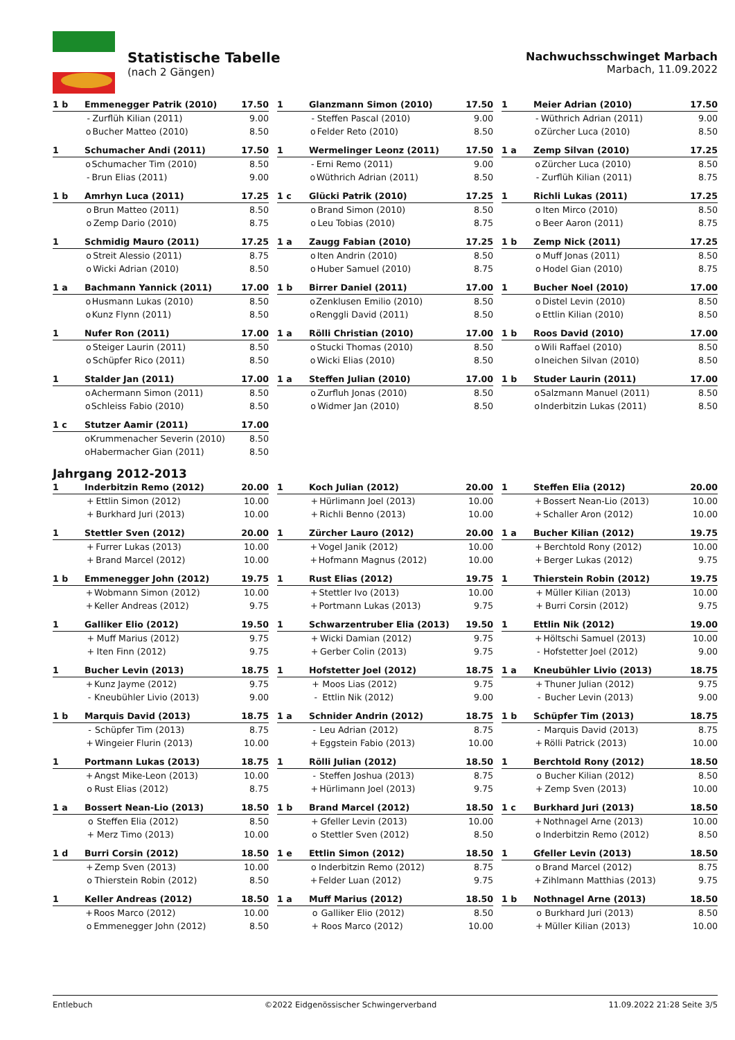Statistische Tabelle
(nach 2 Gängen)
Nachwuchsschwinget Marbach
Marbach, 11.09.2022
| 1 b | Emmenegger Patrik (2010) | | 17.50 |
| | - | Zurflüh Kilian (2011) | 9.00 |
| | o | Bucher Matteo (2010) | 8.50 |
| 1 | Glanzmann Simon (2010) | | 17.50 |
| | - | Steffen Pascal (2010) | 9.00 |
| | o | Felder Reto (2010) | 8.50 |
| 1 | Meier Adrian (2010) | | 17.50 |
| | - | Wüthrich Adrian (2011) | 9.00 |
| | o | Zürcher Luca (2010) | 8.50 |
| 1 | Schumacher Andi (2011) | | 17.50 |
| | o | Schumacher Tim (2010) | 8.50 |
| | - | Brun Elias (2011) | 9.00 |
| 1 | Wermelinger Leonz (2011) | | 17.50 |
| | - | Erni Remo (2011) | 9.00 |
| | o | Wüthrich Adrian (2011) | 8.50 |
| 1 a | Zemp Silvan (2010) | | 17.25 |
| | o | Zürcher Luca (2010) | 8.50 |
| | - | Zurflüh Kilian (2011) | 8.75 |
| 1 b | Amrhyn Luca (2011) | | 17.25 |
| | o | Brun Matteo (2011) | 8.50 |
| | o | Zemp Dario (2010) | 8.75 |
| 1 c | Glücki Patrik (2010) | | 17.25 |
| | o | Brand Simon (2010) | 8.50 |
| | o | Leu Tobias (2010) | 8.75 |
| 1 | Richli Lukas (2011) | | 17.25 |
| | o | Iten Mirco (2010) | 8.50 |
| | o | Beer Aaron (2011) | 8.75 |
| 1 | Schmidig Mauro (2011) | | 17.25 |
| | o | Streit Alessio (2011) | 8.75 |
| | o | Wicki Adrian (2010) | 8.50 |
| 1 a | Zaugg Fabian (2010) | | 17.25 |
| | o | Iten Andrin (2010) | 8.50 |
| | o | Huber Samuel (2010) | 8.75 |
| 1 b | Zemp Nick (2011) | | 17.25 |
| | o | Muff Jonas (2011) | 8.50 |
| | o | Hodel Gian (2010) | 8.75 |
| 1 a | Bachmann Yannick (2011) | | 17.00 |
| | o | Husmann Lukas (2010) | 8.50 |
| | o | Kunz Flynn (2011) | 8.50 |
| 1 b | Birrer Daniel (2011) | | 17.00 |
| | o | Zenklusen Emilio (2010) | 8.50 |
| | o | Renggli David (2011) | 8.50 |
| 1 | Bucher Noel (2010) | | 17.00 |
| | o | Distel Levin (2010) | 8.50 |
| | o | Ettlin Kilian (2010) | 8.50 |
| 1 | Nufer Ron (2011) | | 17.00 |
| | o | Steiger Laurin (2011) | 8.50 |
| | o | Schüpfer Rico (2011) | 8.50 |
| 1 a | Rölli Christian (2010) | | 17.00 |
| | o | Stucki Thomas (2010) | 8.50 |
| | o | Wicki Elias (2010) | 8.50 |
| 1 b | Roos David (2010) | | 17.00 |
| | o | Wili Raffael (2010) | 8.50 |
| | o | Ineichen Silvan (2010) | 8.50 |
| 1 | Stalder Jan (2011) | | 17.00 |
| | o | Achermann Simon (2011) | 8.50 |
| | o | Schleiss Fabio (2010) | 8.50 |
| 1 a | Steffen Julian (2010) | | 17.00 |
| | o | Zurfluh Jonas (2010) | 8.50 |
| | o | Widmer Jan (2010) | 8.50 |
| 1 b | Studer Laurin (2011) | | 17.00 |
| | o | Salzmann Manuel (2011) | 8.50 |
| | o | Inderbitzin Lukas (2011) | 8.50 |
| 1 c | Stutzer Aamir (2011) | | 17.00 |
| | o | Krummenacher Severin (2010) | 8.50 |
| | o | Habermacher Gian (2011) | 8.50 |
Jahrgang 2012-2013
| 1 | Inderbitzin Remo (2012) | | 20.00 |
| | + | Ettlin Simon (2012) | 10.00 |
| | + | Burkhard Juri (2013) | 10.00 |
| 1 | Koch Julian (2012) | | 20.00 |
| | + | Hürlimann Joel (2013) | 10.00 |
| | + | Richli Benno (2013) | 10.00 |
| 1 | Steffen Elia (2012) | | 20.00 |
| | + | Bossert Nean-Lio (2013) | 10.00 |
| | + | Schaller Aron (2012) | 10.00 |
| 1 | Stettler Sven (2012) | | 20.00 |
| | + | Furrer Lukas (2013) | 10.00 |
| | + | Brand Marcel (2012) | 10.00 |
| 1 | Zürcher Lauro (2012) | | 20.00 |
| | + | Vogel Janik (2012) | 10.00 |
| | + | Hofmann Magnus (2012) | 10.00 |
| 1 a | Bucher Kilian (2012) | | 19.75 |
| | + | Berchtold Rony (2012) | 10.00 |
| | + | Berger Lukas (2012) | 9.75 |
| 1 b | Emmenegger John (2012) | | 19.75 |
| | + | Wobmann Simon (2012) | 10.00 |
| | + | Keller Andreas (2012) | 9.75 |
| 1 | Rust Elias (2012) | | 19.75 |
| | + | Stettler Ivo (2013) | 10.00 |
| | + | Portmann Lukas (2013) | 9.75 |
| 1 | Thierstein Robin (2012) | | 19.75 |
| | + | Müller Kilian (2013) | 10.00 |
| | + | Burri Corsin (2012) | 9.75 |
| 1 | Galliker Elio (2012) | | 19.50 |
| | + | Muff Marius (2012) | 9.75 |
| | + | Iten Finn (2012) | 9.75 |
| 1 | Schwarzentruber Elia (2013) | | 19.50 |
| | + | Wicki Damian (2012) | 9.75 |
| | + | Gerber Colin (2013) | 9.75 |
| 1 | Ettlin Nik (2012) | | 19.00 |
| | + | Höltschi Samuel (2013) | 10.00 |
| | - | Hofstetter Joel (2012) | 9.00 |
| 1 | Bucher Levin (2013) | | 18.75 |
| | + | Kunz Jayme (2012) | 9.75 |
| | - | Kneubühler Livio (2013) | 9.00 |
| 1 | Hofstetter Joel (2012) | | 18.75 |
| | + | Moos Lias (2012) | 9.75 |
| | - | Ettlin Nik (2012) | 9.00 |
| 1 a | Kneubühler Livio (2013) | | 18.75 |
| | + | Thuner Julian (2012) | 9.75 |
| | - | Bucher Levin (2013) | 9.00 |
| 1 b | Marquis David (2013) | | 18.75 |
| | - | Schüpfer Tim (2013) | 8.75 |
| | + | Wingeier Flurin (2013) | 10.00 |
| 1 a | Schnider Andrin (2012) | | 18.75 |
| | - | Leu Adrian (2012) | 8.75 |
| | + | Eggstein Fabio (2013) | 10.00 |
| 1 b | Schüpfer Tim (2013) | | 18.75 |
| | - | Marquis David (2013) | 8.75 |
| | + | Rölli Patrick (2013) | 10.00 |
| 1 | Portmann Lukas (2013) | | 18.75 |
| | + | Angst Mike-Leon (2013) | 10.00 |
| | o | Rust Elias (2012) | 8.75 |
| 1 | Rölli Julian (2012) | | 18.50 |
| | - | Steffen Joshua (2013) | 8.75 |
| | + | Hürlimann Joel (2013) | 9.75 |
| 1 | Berchtold Rony (2012) | | 18.50 |
| | o | Bucher Kilian (2012) | 8.50 |
| | + | Zemp Sven (2013) | 10.00 |
| 1 a | Bossert Nean-Lio (2013) | | 18.50 |
| | o | Steffen Elia (2012) | 8.50 |
| | + | Merz Timo (2013) | 10.00 |
| 1 b | Brand Marcel (2012) | | 18.50 |
| | + | Gfeller Levin (2013) | 10.00 |
| | o | Stettler Sven (2012) | 8.50 |
| 1 c | Burkhard Juri (2013) | | 18.50 |
| | + | Nothnagel Arne (2013) | 10.00 |
| | o | Inderbitzin Remo (2012) | 8.50 |
| 1 d | Burri Corsin (2012) | | 18.50 |
| | + | Zemp Sven (2013) | 10.00 |
| | o | Thierstein Robin (2012) | 8.50 |
| 1 e | Ettlin Simon (2012) | | 18.50 |
| | o | Inderbitzin Remo (2012) | 8.75 |
| | + | Felder Luan (2012) | 9.75 |
| 1 | Gfeller Levin (2013) | | 18.50 |
| | o | Brand Marcel (2012) | 8.75 |
| | + | Zihlmann Matthias (2013) | 9.75 |
| 1 | Keller Andreas (2012) | | 18.50 |
| | + | Roos Marco (2012) | 10.00 |
| | o | Emmenegger John (2012) | 8.50 |
| 1 a | Muff Marius (2012) | | 18.50 |
| | o | Galliker Elio (2012) | 8.50 |
| | + | Roos Marco (2012) | 10.00 |
| 1 b | Nothnagel Arne (2013) | | 18.50 |
| | o | Burkhard Juri (2013) | 8.50 |
| | + | Müller Kilian (2013) | 10.00 |
Entlebuch ©2022 Eidgenössischer Schwingerverband 11.09.2022 21:28 Seite 3/5